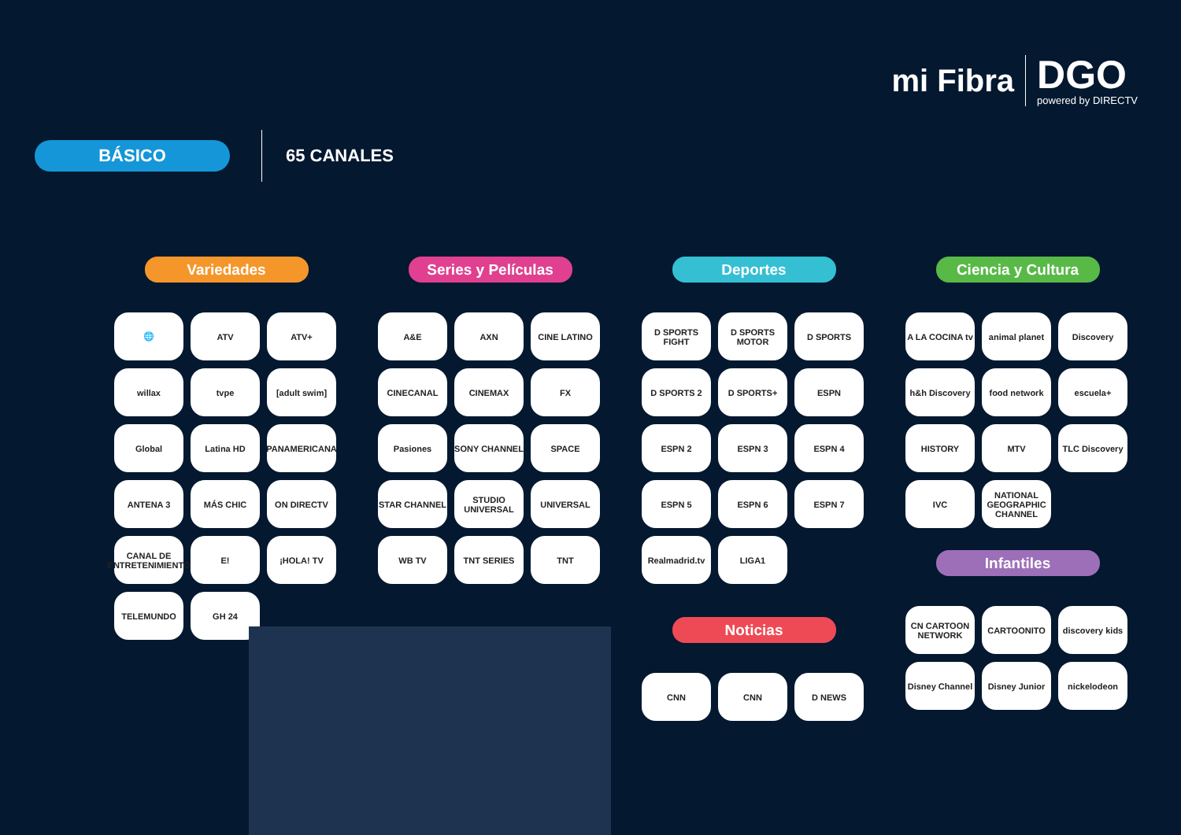mi Fibra
DGO
powered by DIRECTV
BÁSICO
65 CANALES
Variedades
🌐
ATV
ATV+
willax
tvpe
[adult swim]
Global
Latina HD
PANAMERICANA
ANTENA 3
MÁS CHIC
ON DIRECTV
CANAL DE ENTRETENIMIENTO
E!
¡HOLA! TV
TELEMUNDO
GH 24
Series y Películas
A&E
AXN
CINE LATINO
CINECANAL
CINEMAX
FX
Pasiones
SONY CHANNEL
SPACE
STAR CHANNEL
STUDIO UNIVERSAL
UNIVERSAL
WB TV
TNT SERIES
TNT
Deportes
D SPORTS FIGHT
D SPORTS MOTOR
D SPORTS
D SPORTS 2
D SPORTS+
ESPN
ESPN 2
ESPN 3
ESPN 4
ESPN 5
ESPN 6
ESPN 7
Realmadrid.tv
LIGA1
Noticias
CNN
CNN
D NEWS
Ciencia y Cultura
A LA COCINA tv
animal planet
Discovery
h&h Discovery
food network
escuela+
HISTORY
MTV
TLC Discovery
IVC
NATIONAL GEOGRAPHIC CHANNEL
Infantiles
CN CARTOON NETWORK
CARTOONITO
discovery kids
Disney Channel
Disney Junior
nickelodeon